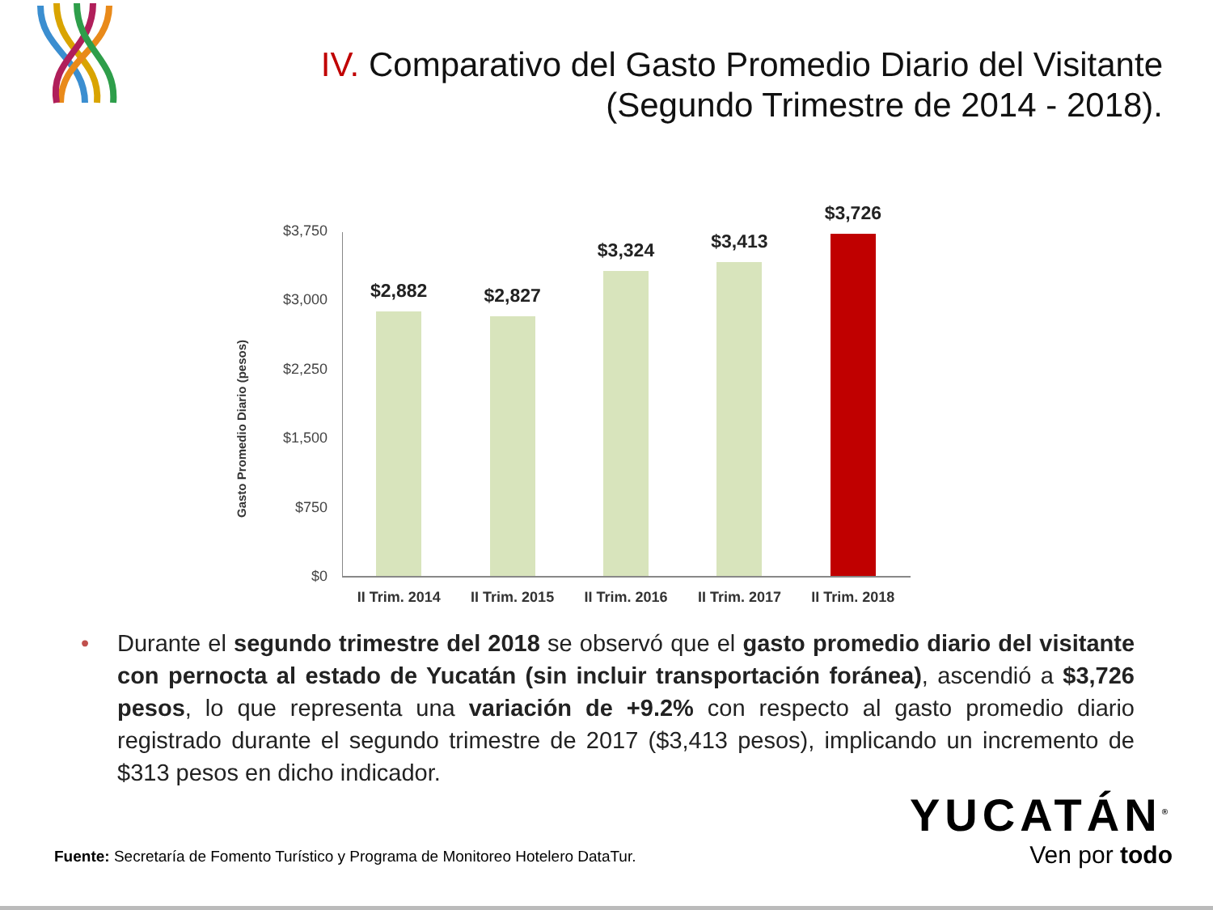IV. Comparativo del Gasto Promedio Diario del Visitante (Segundo Trimestre de 2014 - 2018).
Gasto Promedio Diario (pesos)
$3,750
$3,000
$2,250
$1,500
$750
$0
$2,882
$2,827
$3,324
$3,413
$3,726
II Trim. 2014 II Trim. 2015 II Trim. 2016 II Trim. 2017 II Trim. 2018
• Durante el segundo trimestre del 2018 se observó que el gasto promedio diario del visitante con pernocta al estado de Yucatán (sin incluir transportación foránea), ascendió a $3,726 pesos, lo que representa una variación de +9.2% con respecto al gasto promedio diario registrado durante el segundo trimestre de 2017 ($3,413 pesos), implicando un incremento de $313 pesos en dicho indicador.
Fuente: Secretaría de Fomento Turístico y Programa de Monitoreo Hotelero DataTur.
YUCATÁN<sup>®</sup>
Ven por todo